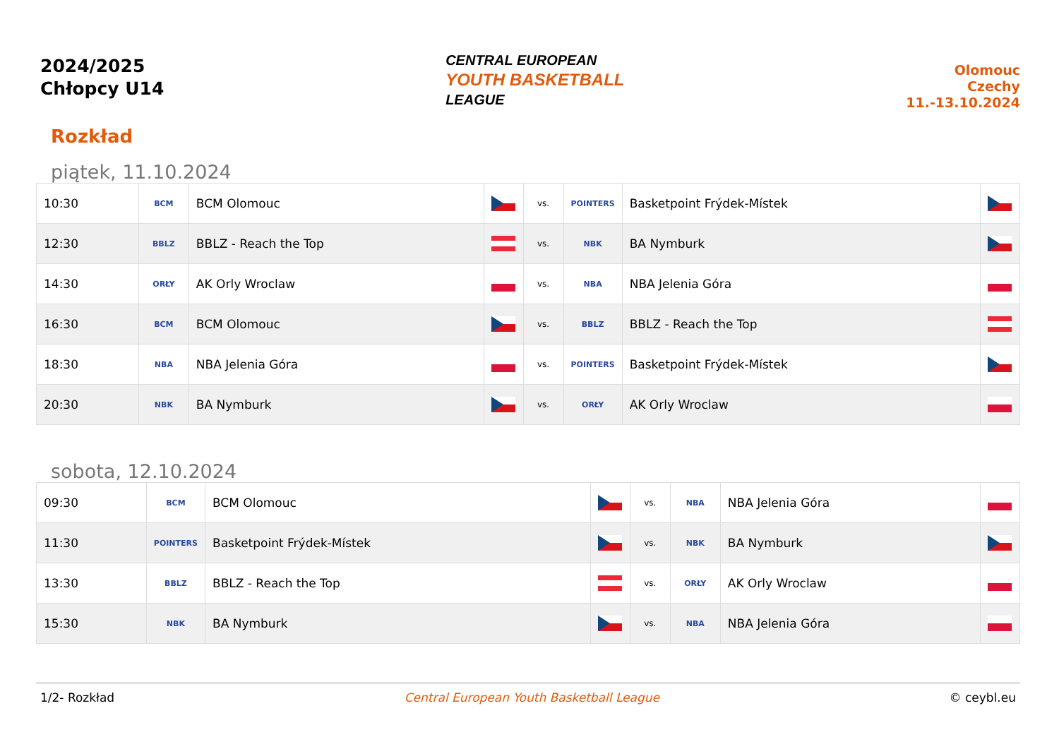2024/2025
Chłopcy U14
CENTRAL EUROPEAN
YOUTH BASKETBALL
LEAGUE
Olomouc
Czechy
11.-13.10.2024
Rozkład
piątek, 11.10.2024
| 10:30 | BCM | BCM Olomouc | | vs. | POINTERS | Basketpoint Frýdek-Místek | |
| 12:30 | BBLZ | BBLZ - Reach the Top | | vs. | NBK | BA Nymburk | |
| 14:30 | ORŁY | AK Orly Wroclaw | | vs. | NBA | NBA Jelenia Góra | |
| 16:30 | BCM | BCM Olomouc | | vs. | BBLZ | BBLZ - Reach the Top | |
| 18:30 | NBA | NBA Jelenia Góra | | vs. | POINTERS | Basketpoint Frýdek-Místek | |
| 20:30 | NBK | BA Nymburk | | vs. | ORŁY | AK Orly Wroclaw | |
sobota, 12.10.2024
| 09:30 | BCM | BCM Olomouc | | vs. | NBA | NBA Jelenia Góra | |
| 11:30 | POINTERS | Basketpoint Frýdek-Místek | | vs. | NBK | BA Nymburk | |
| 13:30 | BBLZ | BBLZ - Reach the Top | | vs. | ORŁY | AK Orly Wroclaw | |
| 15:30 | NBK | BA Nymburk | | vs. | NBA | NBA Jelenia Góra | |
1/2- Rozkład Central European Youth Basketball League © ceybl.eu